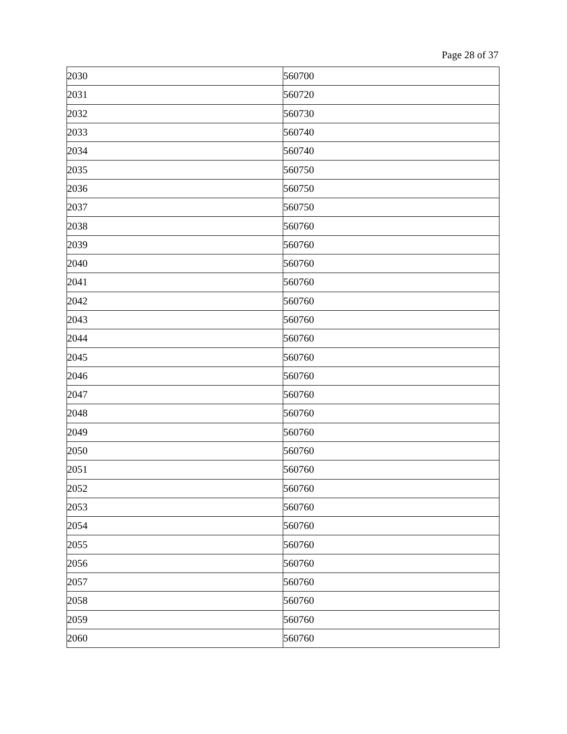Page 28 of 37
| 2030 | 560700 |
| 2031 | 560720 |
| 2032 | 560730 |
| 2033 | 560740 |
| 2034 | 560740 |
| 2035 | 560750 |
| 2036 | 560750 |
| 2037 | 560750 |
| 2038 | 560760 |
| 2039 | 560760 |
| 2040 | 560760 |
| 2041 | 560760 |
| 2042 | 560760 |
| 2043 | 560760 |
| 2044 | 560760 |
| 2045 | 560760 |
| 2046 | 560760 |
| 2047 | 560760 |
| 2048 | 560760 |
| 2049 | 560760 |
| 2050 | 560760 |
| 2051 | 560760 |
| 2052 | 560760 |
| 2053 | 560760 |
| 2054 | 560760 |
| 2055 | 560760 |
| 2056 | 560760 |
| 2057 | 560760 |
| 2058 | 560760 |
| 2059 | 560760 |
| 2060 | 560760 |